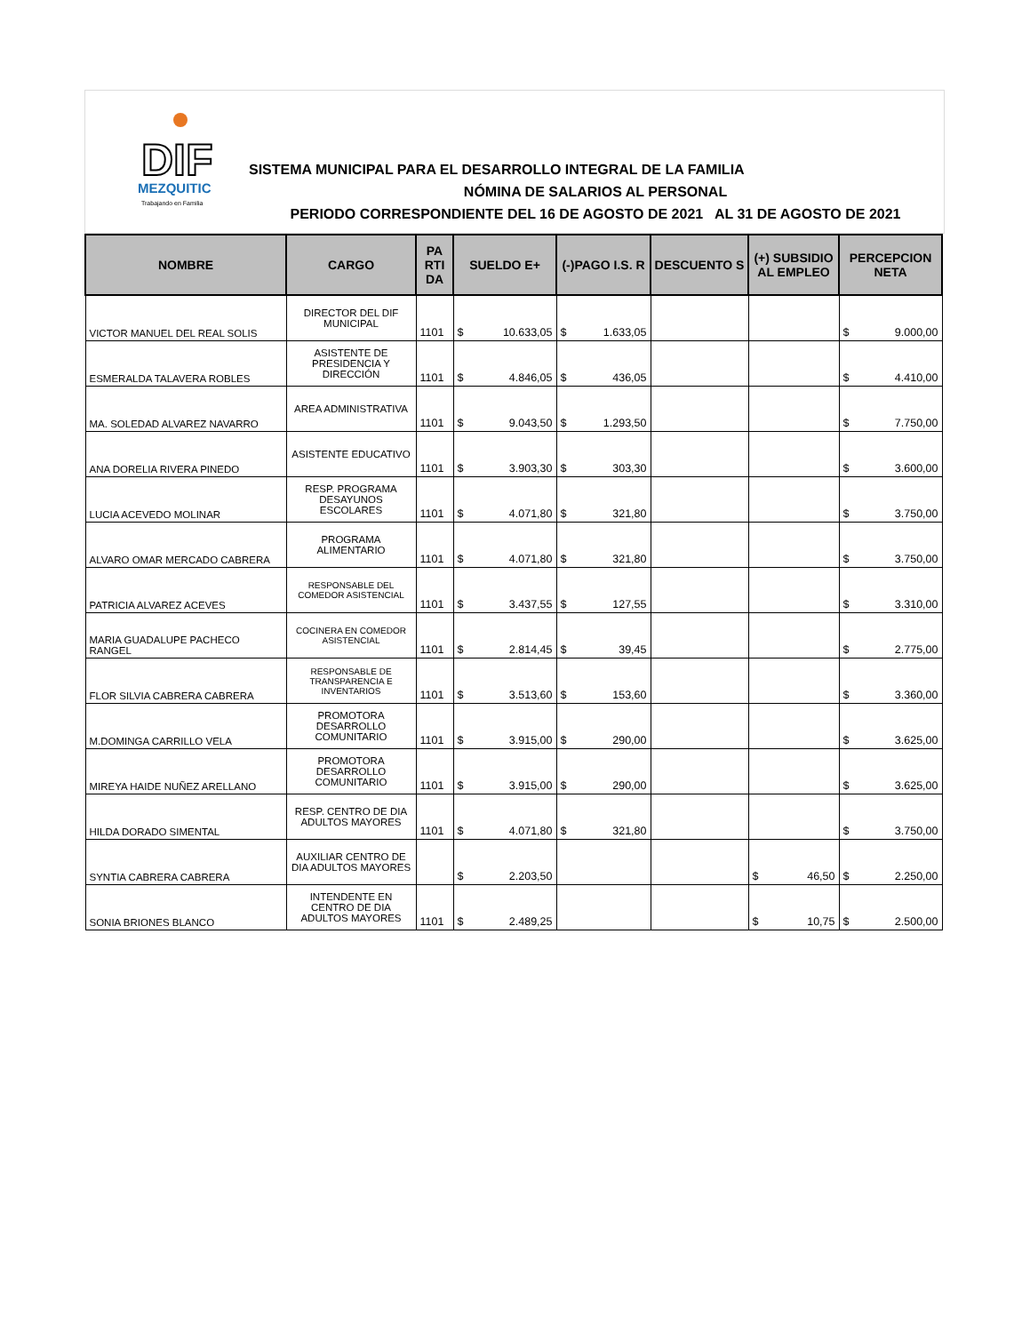DIF
MEZQUITIC
Trabajando en Familia
SISTEMA MUNICIPAL PARA EL DESARROLLO INTEGRAL DE LA FAMILIA
NÓMINA DE SALARIOS AL PERSONAL
PERIODO CORRESPONDIENTE DEL 16 DE AGOSTO DE 2021 AL 31 DE AGOSTO DE 2021
| NOMBRE | CARGO | PA RTI DA | SUELDO E+ | (-)PAGO I.S. R | DESCUENTO S | (+) SUBSIDIO AL EMPLEO | PERCEPCION NETA |
| --- | --- | --- | --- | --- | --- | --- | --- |
| VICTOR MANUEL DEL REAL SOLIS | DIRECTOR DEL DIF MUNICIPAL | 1101 | $ 10.633,05 | $ 1.633,05 | | | $ 9.000,00 |
| ESMERALDA TALAVERA ROBLES | ASISTENTE DE PRESIDENCIA Y DIRECCIÓN | 1101 | $ 4.846,05 | $ 436,05 | | | $ 4.410,00 |
| MA. SOLEDAD ALVAREZ NAVARRO | AREA ADMINISTRATIVA | 1101 | $ 9.043,50 | $ 1.293,50 | | | $ 7.750,00 |
| ANA DORELIA RIVERA PINEDO | ASISTENTE EDUCATIVO | 1101 | $ 3.903,30 | $ 303,30 | | | $ 3.600,00 |
| LUCIA ACEVEDO MOLINAR | RESP. PROGRAMA DESAYUNOS ESCOLARES | 1101 | $ 4.071,80 | $ 321,80 | | | $ 3.750,00 |
| ALVARO OMAR MERCADO CABRERA | PROGRAMA ALIMENTARIO | 1101 | $ 4.071,80 | $ 321,80 | | | $ 3.750,00 |
| PATRICIA ALVAREZ ACEVES | RESPONSABLE DEL COMEDOR ASISTENCIAL | 1101 | $ 3.437,55 | $ 127,55 | | | $ 3.310,00 |
| MARIA GUADALUPE PACHECO RANGEL | COCINERA EN COMEDOR ASISTENCIAL | 1101 | $ 2.814,45 | $ 39,45 | | | $ 2.775,00 |
| FLOR SILVIA CABRERA CABRERA | RESPONSABLE DE TRANSPARENCIA E INVENTARIOS | 1101 | $ 3.513,60 | $ 153,60 | | | $ 3.360,00 |
| M.DOMINGA CARRILLO VELA | PROMOTORA DESARROLLO COMUNITARIO | 1101 | $ 3.915,00 | $ 290,00 | | | $ 3.625,00 |
| MIREYA HAIDE NUÑEZ ARELLANO | PROMOTORA DESARROLLO COMUNITARIO | 1101 | $ 3.915,00 | $ 290,00 | | | $ 3.625,00 |
| HILDA DORADO SIMENTAL | RESP. CENTRO DE DIA ADULTOS MAYORES | 1101 | $ 4.071,80 | $ 321,80 | | | $ 3.750,00 |
| SYNTIA CABRERA CABRERA | AUXILIAR CENTRO DE DIA ADULTOS MAYORES | | $ 2.203,50 | | | $ 46,50 | $ 2.250,00 |
| SONIA BRIONES BLANCO | INTENDENTE EN CENTRO DE DIA ADULTOS MAYORES | 1101 | $ 2.489,25 | | | $ 10,75 | $ 2.500,00 |